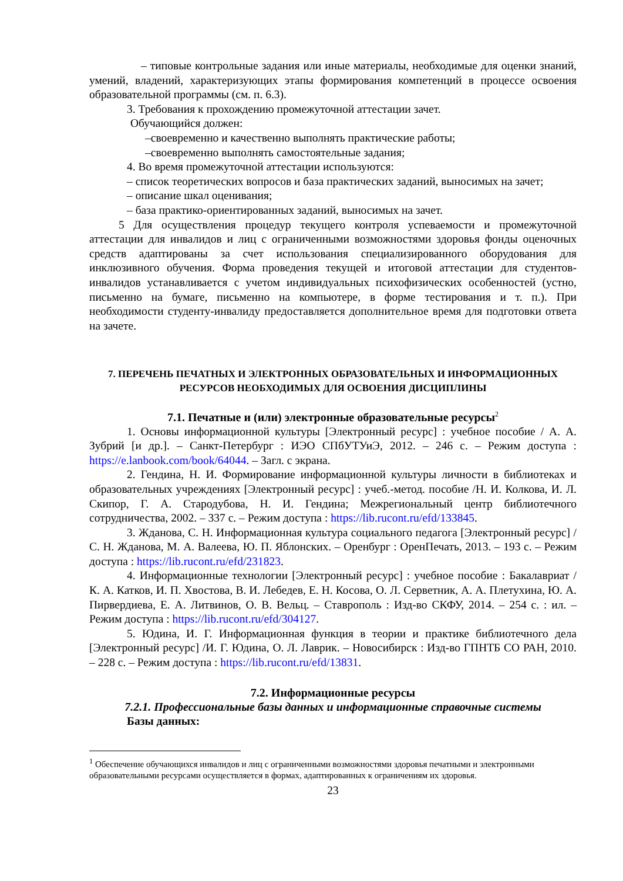– типовые контрольные задания или иные материалы, необходимые для оценки знаний, умений, владений, характеризующих этапы формирования компетенций в процессе освоения образовательной программы (см. п. 6.3).
3. Требования к прохождению промежуточной аттестации зачет.
Обучающийся должен:
–своевременно и качественно выполнять практические работы;
–своевременно выполнять самостоятельные задания;
4. Во время промежуточной аттестации используются:
– список теоретических вопросов и база практических заданий, выносимых на зачет;
– описание шкал оценивания;
– база практико-ориентированных заданий, выносимых на зачет.
5 Для осуществления процедур текущего контроля успеваемости и промежуточной аттестации для инвалидов и лиц с ограниченными возможностями здоровья фонды оценочных средств адаптированы за счет использования специализированного оборудования для инклюзивного обучения. Форма проведения текущей и итоговой аттестации для студентов-инвалидов устанавливается с учетом индивидуальных психофизических особенностей (устно, письменно на бумаге, письменно на компьютере, в форме тестирования и т. п.). При необходимости студенту-инвалиду предоставляется дополнительное время для подготовки ответа на зачете.
7. ПЕРЕЧЕНЬ ПЕЧАТНЫХ И ЭЛЕКТРОННЫХ ОБРАЗОВАТЕЛЬНЫХ И ИНФОРМАЦИОННЫХ РЕСУРСОВ НЕОБХОДИМЫХ ДЛЯ ОСВОЕНИЯ ДИСЦИПЛИНЫ
7.1. Печатные и (или) электронные образовательные ресурсы<sup>2</sup>
1. Основы информационной культуры [Электронный ресурс] : учебное пособие / А. А. Зубрий [и др.]. – Санкт-Петербург : ИЭО СПбУТУиЭ, 2012. – 246 с. – Режим доступа : https://e.lanbook.com/book/64044. – Загл. с экрана.
2. Гендина, Н. И. Формирование информационной культуры личности в библиотеках и образовательных учреждениях [Электронный ресурс] : учеб.-метод. пособие /Н. И. Колкова, И. Л. Скипор, Г. А. Стародубова, Н. И. Гендина; Межрегиональный центр библиотечного сотрудничества, 2002. – 337 с. – Режим доступа : https://lib.rucont.ru/efd/133845.
3. Жданова, С. Н. Информационная культура социального педагога [Электронный ресурс] /С. Н. Жданова, М. А. Валеева, Ю. П. Яблонских. – Оренбург : ОренПечать, 2013. – 193 с. – Режим доступа : https://lib.rucont.ru/efd/231823.
4. Информационные технологии [Электронный ресурс] : учебное пособие : Бакалавриат / К. А. Катков, И. П. Хвостова, В. И. Лебедев, Е. Н. Косова, О. Л. Серветник, А. А. Плетухина, Ю. А. Пирвердиева, Е. А. Литвинов, О. В. Вельц. – Ставрополь : Изд-во СКФУ, 2014. – 254 с. : ил. – Режим доступа : https://lib.rucont.ru/efd/304127.
5. Юдина, И. Г. Информационная функция в теории и практике библиотечного дела [Электронный ресурс] /И. Г. Юдина, О. Л. Лаврик. – Новосибирск : Изд-во ГПНТБ СО РАН, 2010. – 228 с. – Режим доступа : https://lib.rucont.ru/efd/13831.
7.2. Информационные ресурсы
7.2.1. Профессиональные базы данных и информационные справочные системы
Базы данных:
<sup>1</sup> Обеспечение обучающихся инвалидов и лиц с ограниченными возможностями здоровья печатными и электронными образовательными ресурсами осуществляется в формах, адаптированных к ограничениям их здоровья.
23